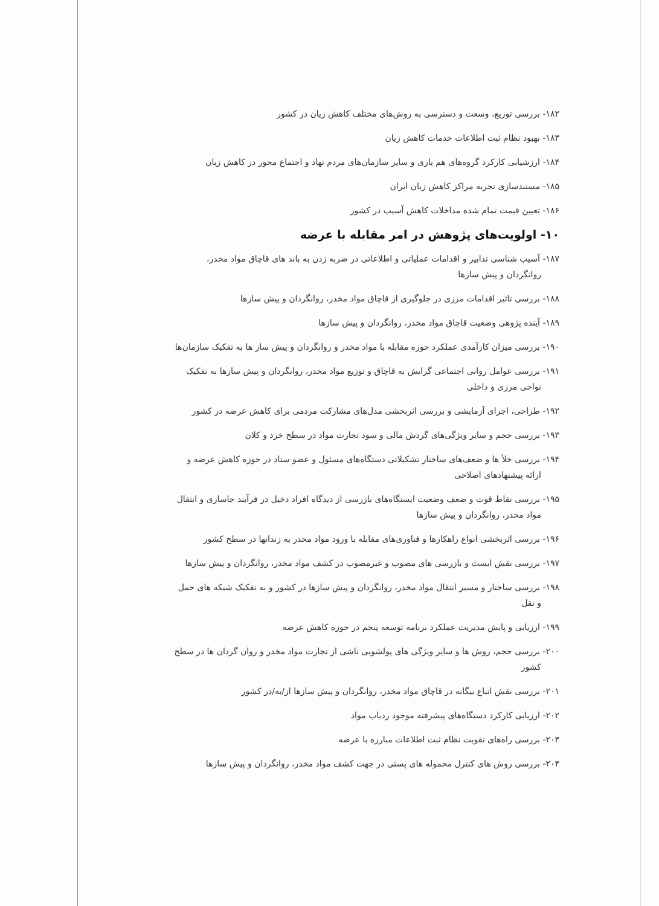۱۸۲- بررسی توزیع، وسعت و دسترسی به روش‌های مختلف کاهش زیان در کشور
۱۸۳- بهبود نظام ثبت اطلاعات خدمات کاهش زیان
۱۸۴- ارزشیابی کارکرد گروه‌های هم یاری و سایر سازمان‌های مردم نهاد و اجتماع محور در کاهش زیان
۱۸۵- مستندسازی تجربه مراکز کاهش زیان ایران
۱۸۶- تعیین قیمت تمام شده مداخلات کاهش آسیب در کشور
۱۰- اولویت‌های پژوهش در امر مقابله با عرضه
۱۸۷- آسیب شناسی تدابیر و اقدامات عملیاتی و اطلاعاتی در ضربه زدن به باند های قاچاق مواد مخدر،
روانگردان و پیش سازها
۱۸۸- بررسی تاثیر اقدامات مرزی در جلوگیری از قاچاق مواد مخدر، روانگردان و پیش سازها
۱۸۹- آینده پژوهی وضعیت قاچاق مواد مخدر، روانگردان و پیش سازها
۱۹۰- بررسی میزان کارآمدی عملکرد حوزه مقابله با مواد مخدر و روانگردان و پیش ساز ها به تفکیک سازمان‌ها
۱۹۱- بررسی عوامل روانی اجتماعی گرایش به قاچاق و توزیع مواد مخدر، روانگردان و پیش سازها به تفکیک
نواحی مرزی و داخلی
۱۹۲- طراحی، اجرای آزمایشی و بررسی اثربخشی مدل‌های مشارکت مردمی برای کاهش عرضه در کشور
۱۹۳- بررسی حجم و سایر ویژگی‌های گردش مالی و سود تجارت مواد در سطح خرد و کلان
۱۹۴- بررسی خلأ ها و ضعف‌های ساختار تشکیلاتی دستگاه‌های مسئول و عضو ستاد در حوزه کاهش عرضه و
ارائه پیشنهادهای اصلاحی
۱۹۵- بررسی نقاط قوت و ضعف وضعیت ایستگاه‌های بازرسی از دیدگاه افراد دخیل در فرآیند جاسازی و انتقال
مواد مخدر، روانگردان و پیش سازها
۱۹۶- بررسی اثربخشی انواع راهکارها و فناوری‌های مقابله با ورود مواد مخدر به زندانها در سطح کشور
۱۹۷- بررسی نقش ایست و بازرسی های مصوب و غیرمصوب در کشف مواد مخدر، روانگردان و پیش سازها
۱۹۸- بررسی ساختار و مسیر انتقال مواد مخدر، روانگردان و پیش سازها در کشور و به تفکیک شبکه های حمل
و نقل
۱۹۹- ارزیابی و پایش مدیریت عملکرد برنامه توسعه پنجم در حوزه کاهش عرضه
۲۰۰- بررسی حجم، روش ها و سایر ویژگی های پولشویی ناشی از تجارت مواد مخدر و روان گردان ها در سطح
کشور
۲۰۱- بررسی نقش اتباع بیگانه در قاچاق مواد مخدر، روانگردان و پیش سازها از/به/در کشور
۲۰۲- ارزیابی کارکرد دستگاه‌های پیشرفته موجود ردیاب مواد
۲۰۳- بررسی راه‌های تقویت نظام ثبت اطلاعات مبارزه با عرضه
۲۰۴- بررسی روش های کنترل محموله های پستی در جهت کشف مواد مخدر، روانگردان و پیش سازها